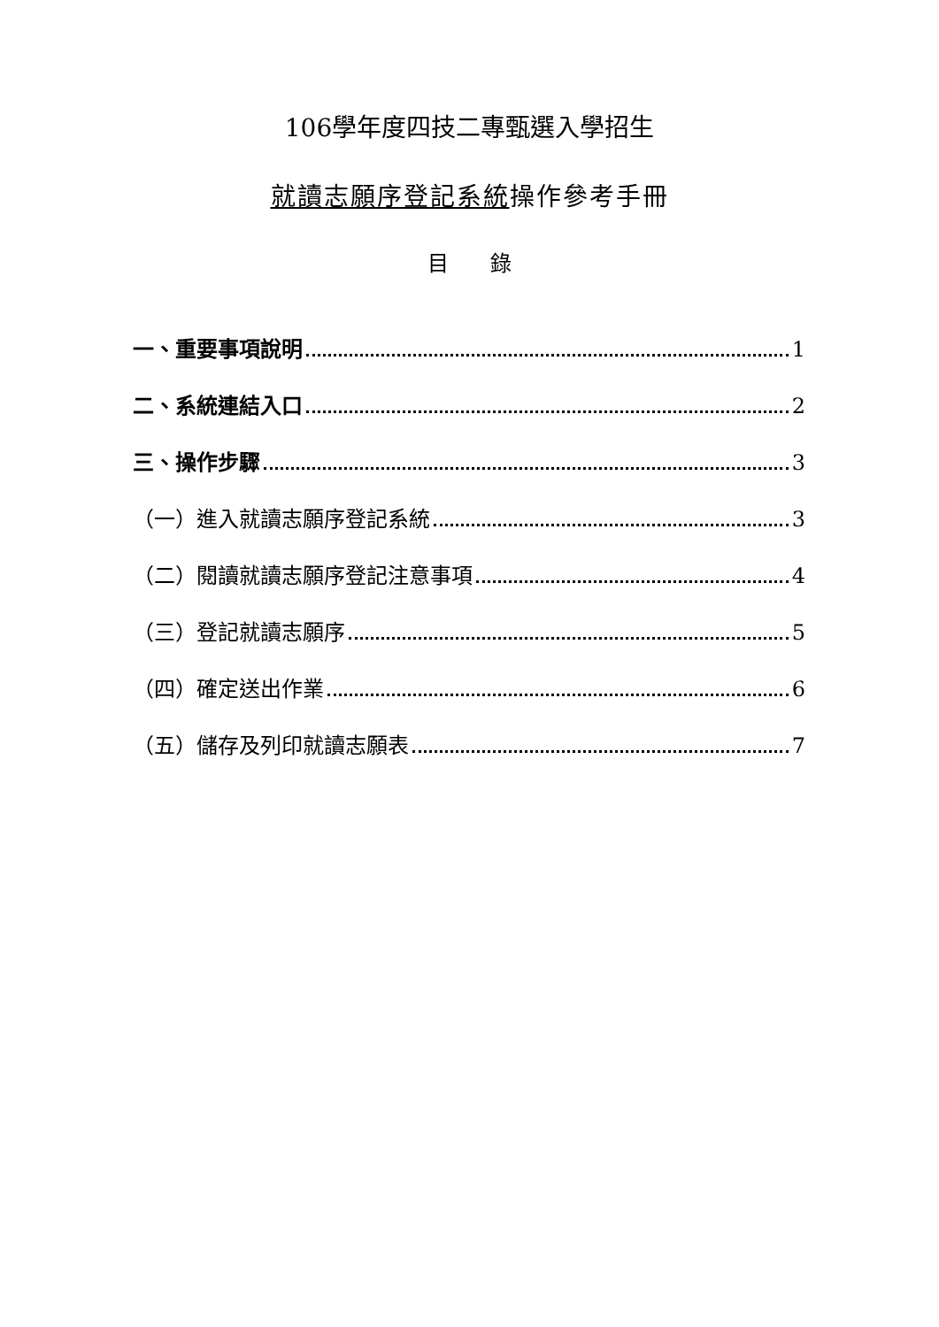106學年度四技二專甄選入學招生
就讀志願序登記系統操作參考手冊
目 錄
一、重要事項說明 1
二、系統連結入口 2
三、操作步驟 3
（一）進入就讀志願序登記系統 3
（二）閱讀就讀志願序登記注意事項 4
（三）登記就讀志願序 5
（四）確定送出作業 6
（五）儲存及列印就讀志願表 7